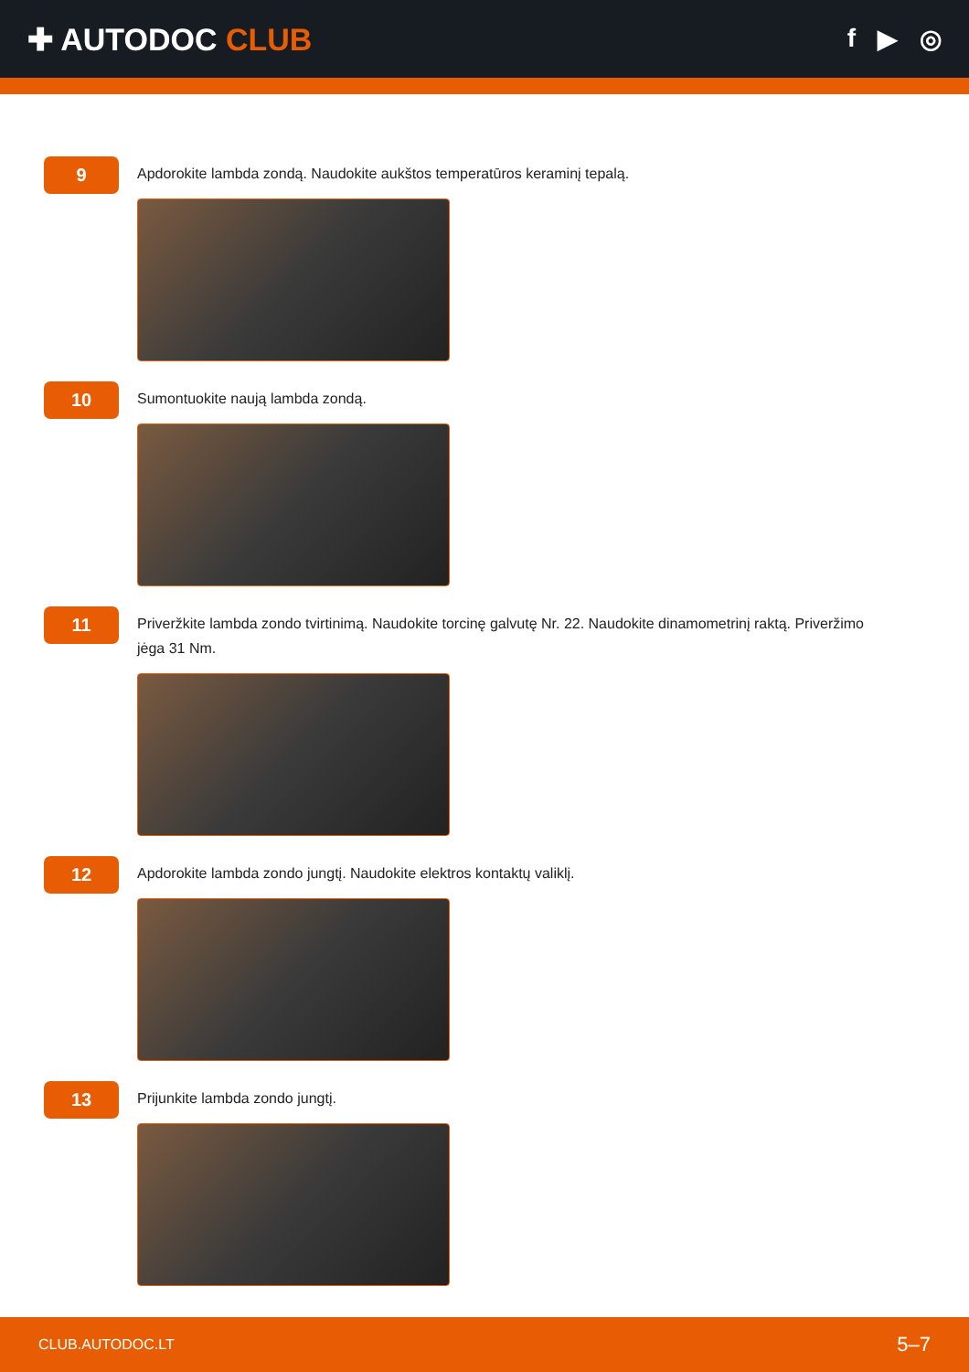✚ AUTODOC CLUB
f ▶ ◎
9
Apdorokite lambda zondą. Naudokite aukštos temperatūros keraminį tepalą.
10
Sumontuokite naują lambda zondą.
11
Priveržkite lambda zondo tvirtinimą. Naudokite torcinę galvutę Nr. 22. Naudokite dinamometrinį raktą. Priveržimo jėga 31 Nm.
12
Apdorokite lambda zondo jungtį. Naudokite elektros kontaktų valiklį.
13
Prijunkite lambda zondo jungtį.
CLUB.AUTODOC.LT 5–7